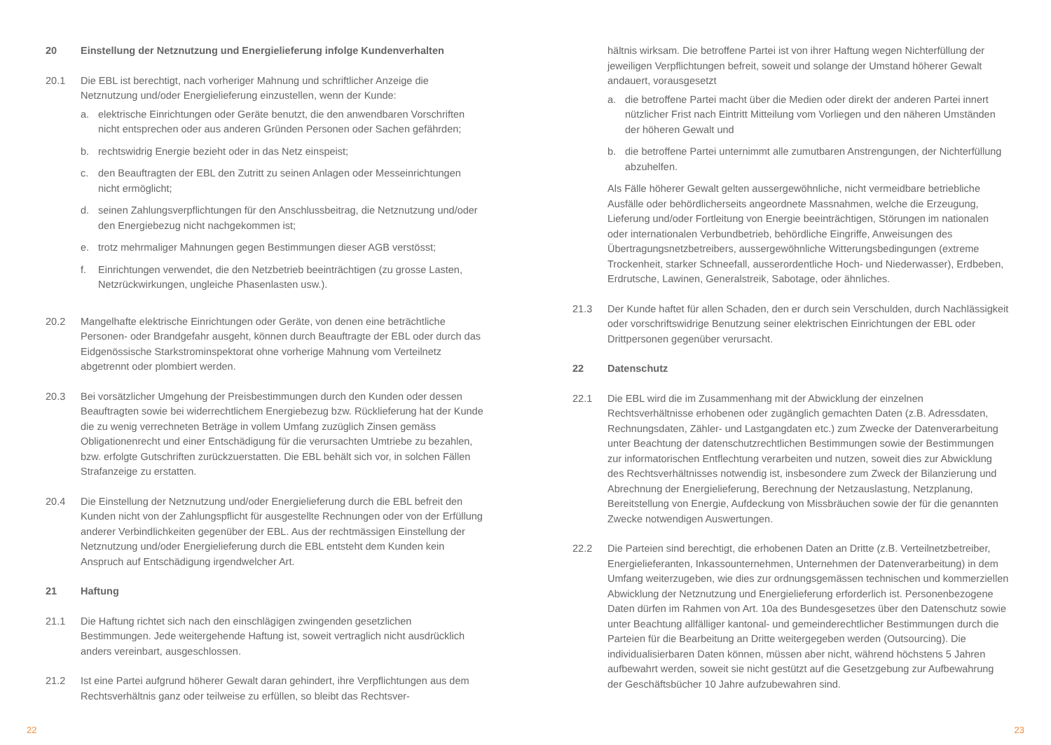20 Einstellung der Netznutzung und Energielieferung infolge Kundenverhalten
20.1 Die EBL ist berechtigt, nach vorheriger Mahnung und schriftlicher Anzeige die Netznutzung und/oder Energielieferung einzustellen, wenn der Kunde:
a. elektrische Einrichtungen oder Geräte benutzt, die den anwendbaren Vorschriften nicht entsprechen oder aus anderen Gründen Personen oder Sachen gefährden;
b. rechtswidrig Energie bezieht oder in das Netz einspeist;
c. den Beauftragten der EBL den Zutritt zu seinen Anlagen oder Messeinrichtungen nicht ermöglicht;
d. seinen Zahlungsverpflichtungen für den Anschlussbeitrag, die Netznutzung und/oder den Energiebezug nicht nachgekommen ist;
e. trotz mehrmaliger Mahnungen gegen Bestimmungen dieser AGB verstösst;
f. Einrichtungen verwendet, die den Netzbetrieb beeinträchtigen (zu grosse Lasten, Netzrückwirkungen, ungleiche Phasenlasten usw.).
20.2 Mangelhafte elektrische Einrichtungen oder Geräte, von denen eine beträchtliche Personen- oder Brandgefahr ausgeht, können durch Beauftragte der EBL oder durch das Eidgenössische Starkstrominspektorat ohne vorherige Mahnung vom Verteilnetz abgetrennt oder plombiert werden.
20.3 Bei vorsätzlicher Umgehung der Preisbestimmungen durch den Kunden oder dessen Beauftragten sowie bei widerrechtlichem Energiebezug bzw. Rücklieferung hat der Kunde die zu wenig verrechneten Beträge in vollem Umfang zuzüglich Zinsen gemäss Obligationenrecht und einer Entschädigung für die verursachten Umtriebe zu bezahlen, bzw. erfolgte Gutschriften zurückzuerstatten. Die EBL behält sich vor, in solchen Fällen Strafanzeige zu erstatten.
20.4 Die Einstellung der Netznutzung und/oder Energielieferung durch die EBL befreit den Kunden nicht von der Zahlungspflicht für ausgestellte Rechnungen oder von der Erfüllung anderer Verbindlichkeiten gegenüber der EBL. Aus der rechtmässigen Einstellung der Netznutzung und/oder Energielieferung durch die EBL entsteht dem Kunden kein Anspruch auf Entschädigung irgendwelcher Art.
21 Haftung
21.1 Die Haftung richtet sich nach den einschlägigen zwingenden gesetzlichen Bestimmungen. Jede weitergehende Haftung ist, soweit vertraglich nicht ausdrücklich anders vereinbart, ausgeschlossen.
21.2 Ist eine Partei aufgrund höherer Gewalt daran gehindert, ihre Verpflichtungen aus dem Rechtsverhältnis ganz oder teilweise zu erfüllen, so bleibt das Rechtsver-
hältnis wirksam. Die betroffene Partei ist von ihrer Haftung wegen Nichterfüllung der jeweiligen Verpflichtungen befreit, soweit und solange der Umstand höherer Gewalt andauert, vorausgesetzt
a. die betroffene Partei macht über die Medien oder direkt der anderen Partei innert nützlicher Frist nach Eintritt Mitteilung vom Vorliegen und den näheren Umständen der höheren Gewalt und
b. die betroffene Partei unternimmt alle zumutbaren Anstrengungen, der Nichterfüllung abzuhelfen.
Als Fälle höherer Gewalt gelten aussergewöhnliche, nicht vermeidbare betriebliche Ausfälle oder behördlicherseits angeordnete Massnahmen, welche die Erzeugung, Lieferung und/oder Fortleitung von Energie beeinträchtigen, Störungen im nationalen oder internationalen Verbundbetrieb, behördliche Eingriffe, Anweisungen des Übertragungsnetzbetreibers, aussergewöhnliche Witterungsbedingungen (extreme Trockenheit, starker Schneefall, ausserordentliche Hoch- und Niederwasser), Erdbeben, Erdrutsche, Lawinen, Generalstreik, Sabotage, oder ähnliches.
21.3 Der Kunde haftet für allen Schaden, den er durch sein Verschulden, durch Nachlässigkeit oder vorschriftswidrige Benutzung seiner elektrischen Einrichtungen der EBL oder Drittpersonen gegenüber verursacht.
22 Datenschutz
22.1 Die EBL wird die im Zusammenhang mit der Abwicklung der einzelnen Rechtsverhältnisse erhobenen oder zugänglich gemachten Daten (z.B. Adressdaten, Rechnungsdaten, Zähler- und Lastgangdaten etc.) zum Zwecke der Datenverarbeitung unter Beachtung der datenschutzrechtlichen Bestimmungen sowie der Bestimmungen zur informatorischen Entflechtung verarbeiten und nutzen, soweit dies zur Abwicklung des Rechtsverhältnisses notwendig ist, insbesondere zum Zweck der Bilanzierung und Abrechnung der Energielieferung, Berechnung der Netzauslastung, Netzplanung, Bereitstellung von Energie, Aufdeckung von Missbräuchen sowie der für die genannten Zwecke notwendigen Auswertungen.
22.2 Die Parteien sind berechtigt, die erhobenen Daten an Dritte (z.B. Verteilnetzbetreiber, Energielieferanten, Inkassounternehmen, Unternehmen der Datenverarbeitung) in dem Umfang weiterzugeben, wie dies zur ordnungsgemässen technischen und kommerziellen Abwicklung der Netznutzung und Energielieferung erforderlich ist. Personenbezogene Daten dürfen im Rahmen von Art. 10a des Bundesgesetzes über den Datenschutz sowie unter Beachtung allfälliger kantonal- und gemeinderechtlicher Bestimmungen durch die Parteien für die Bearbeitung an Dritte weitergegeben werden (Outsourcing). Die individualisierbaren Daten können, müssen aber nicht, während höchstens 5 Jahren aufbewahrt werden, soweit sie nicht gestützt auf die Gesetzgebung zur Aufbewahrung der Geschäftsbücher 10 Jahre aufzubewahren sind.
22 23